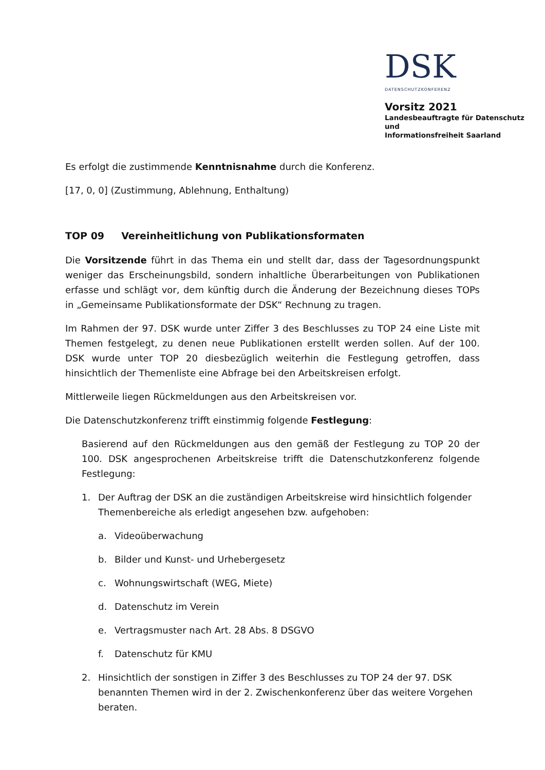DSK
DATENSCHUTZKONFERENZ
Vorsitz 2021
Landesbeauftragte für Datenschutz und
Informationsfreiheit Saarland
Es erfolgt die zustimmende Kenntnisnahme durch die Konferenz.
[17, 0, 0] (Zustimmung, Ablehnung, Enthaltung)
TOP 09 Vereinheitlichung von Publikationsformaten
Die Vorsitzende führt in das Thema ein und stellt dar, dass der Tagesordnungspunkt weniger das Erscheinungsbild, sondern inhaltliche Überarbeitungen von Publikationen erfasse und schlägt vor, dem künftig durch die Änderung der Bezeichnung dieses TOPs in „Gemeinsame Publikationsformate der DSK“ Rechnung zu tragen.
Im Rahmen der 97. DSK wurde unter Ziffer 3 des Beschlusses zu TOP 24 eine Liste mit Themen festgelegt, zu denen neue Publikationen erstellt werden sollen. Auf der 100. DSK wurde unter TOP 20 diesbezüglich weiterhin die Festlegung getroffen, dass hinsichtlich der Themenliste eine Abfrage bei den Arbeitskreisen erfolgt.
Mittlerweile liegen Rückmeldungen aus den Arbeitskreisen vor.
Die Datenschutzkonferenz trifft einstimmig folgende Festlegung:
Basierend auf den Rückmeldungen aus den gemäß der Festlegung zu TOP 20 der 100. DSK angesprochenen Arbeitskreise trifft die Datenschutzkonferenz folgende Festlegung:
1. Der Auftrag der DSK an die zuständigen Arbeitskreise wird hinsichtlich folgender Themenbereiche als erledigt angesehen bzw. aufgehoben:
a. Videoüberwachung
b. Bilder und Kunst- und Urhebergesetz
c. Wohnungswirtschaft (WEG, Miete)
d. Datenschutz im Verein
e. Vertragsmuster nach Art. 28 Abs. 8 DSGVO
f. Datenschutz für KMU
2. Hinsichtlich der sonstigen in Ziffer 3 des Beschlusses zu TOP 24 der 97. DSK benannten Themen wird in der 2. Zwischenkonferenz über das weitere Vorgehen beraten.